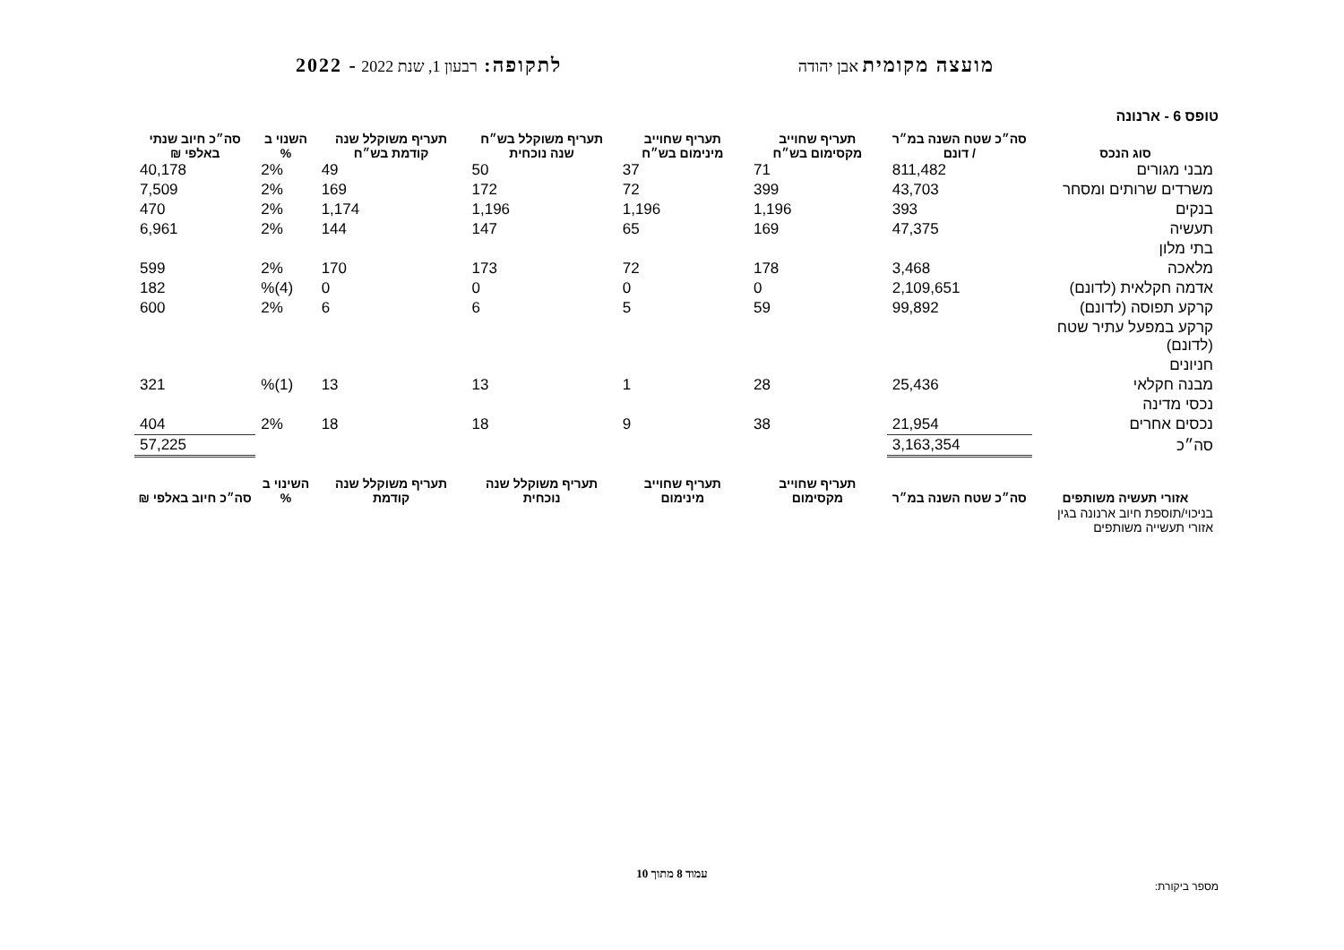מועצה מקומית אבן יהודה
לתקופה: רבעון 1, שנת 2022 - 2022
טופס 6 - ארנונה
| סוג הנכס | סה״כ שטח השנה במ״ר / דונם | תעריף שחוייב מקסימום בש״ח | תעריף שחוייב מינימום בש״ח | תעריף משוקלל בש״ח שנה נוכחית | תעריף משוקלל שנה קודמת בש״ח | השנוי ב % | סה״כ חיוב שנתי באלפי ₪ |
| --- | --- | --- | --- | --- | --- | --- | --- |
| מבני מגורים | 811,482 | 71 | 37 | 50 | 49 | 2% | 40,178 |
| משרדים שרותים ומסחר | 43,703 | 399 | 72 | 172 | 169 | 2% | 7,509 |
| בנקים | 393 | 1,196 | 1,196 | 1,196 | 1,174 | 2% | 470 |
| תעשיה | 47,375 | 169 | 65 | 147 | 144 | 2% | 6,961 |
| בתי מלון | | | | | | | |
| מלאכה | 3,468 | 178 | 72 | 173 | 170 | 2% | 599 |
| אדמה חקלאית (לדונם) | 2,109,651 | 0 | 0 | 0 | 0 | (4)% | 182 |
| קרקע תפוסה (לדונם) | 99,892 | 59 | 5 | 6 | 6 | 2% | 600 |
| קרקע במפעל עתיר שטח (לדונם) | | | | | | | |
| חניונים | | | | | | | |
| מבנה חקלאי | 25,436 | 28 | 1 | 13 | 13 | (1)% | 321 |
| נכסי מדינה | | | | | | | |
| נכסים אחרים | 21,954 | 38 | 9 | 18 | 18 | 2% | 404 |
| סה״כ | 3,163,354 | | | | | | 57,225 |
| אזורי תעשיה משותפים | סה״כ שטח השנה במ״ר | תעריף שחוייב מקסימום | תעריף שחוייב מינימום | תעריף משוקלל שנה נוכחית | תעריף משוקלל שנה קודמת | השינוי ב % | סה״כ חיוב באלפי ₪ |
| בניכוי/תוספת חיוב ארנונה בגין אזורי תעשייה משותפים | | | | | | | |
עמוד 8 מתוך 10
מספר ביקורת: